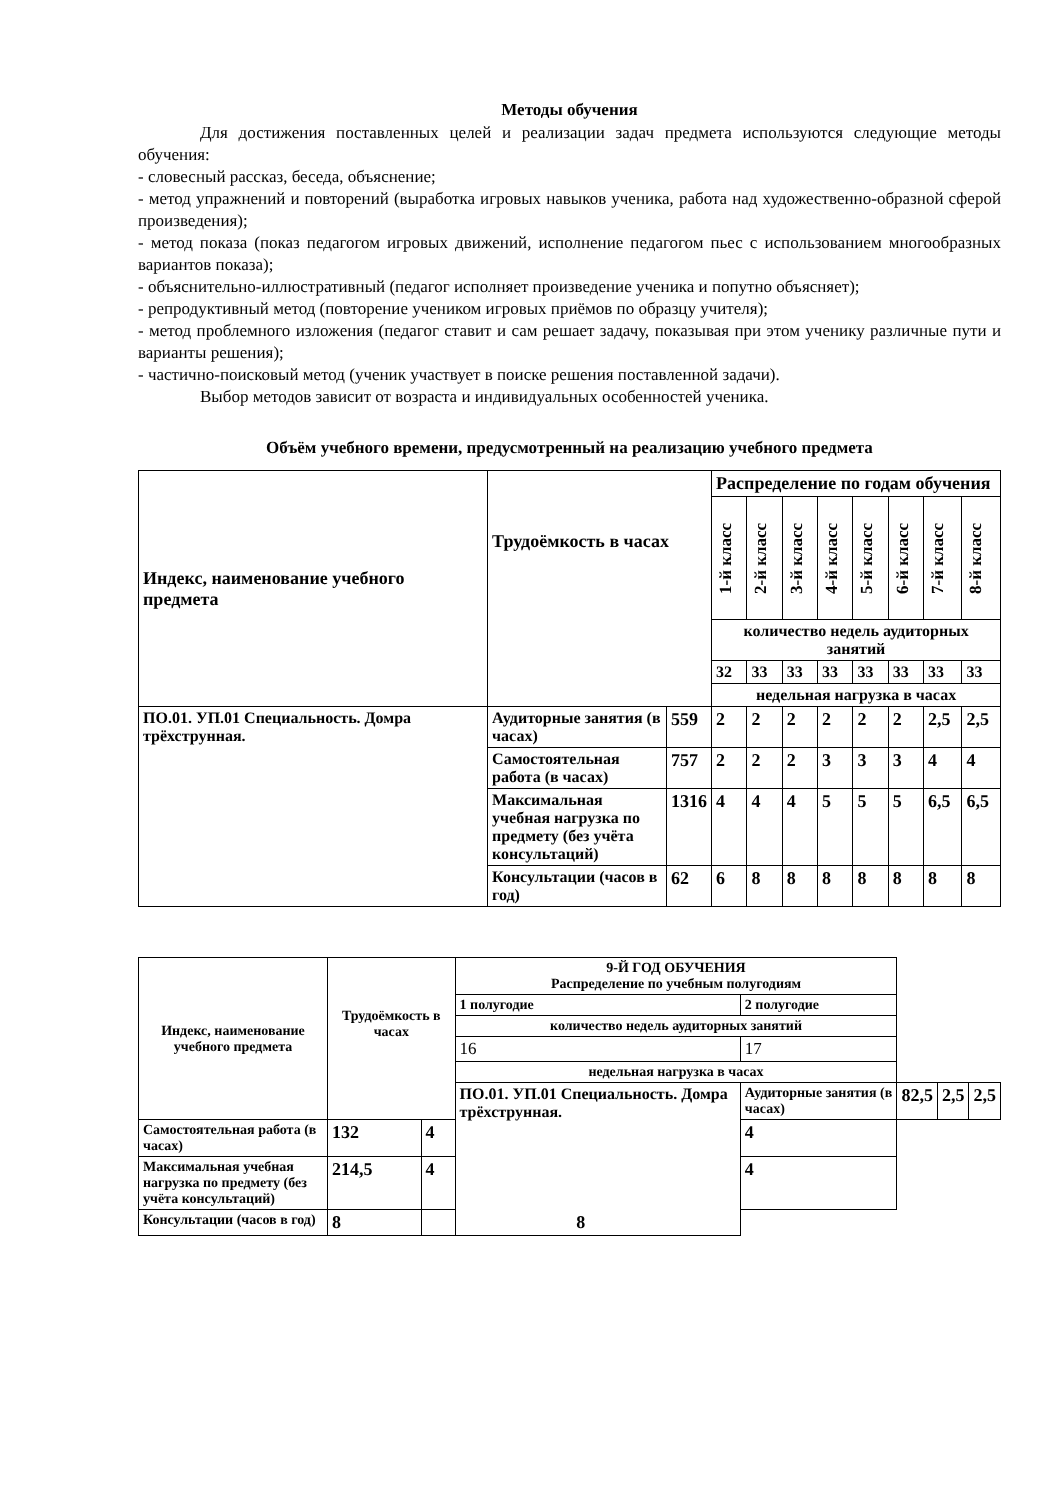Методы обучения
Для достижения поставленных целей и реализации задач предмета используются следующие методы обучения:
- словесный рассказ, беседа, объяснение;
- метод упражнений и повторений (выработка игровых навыков ученика, работа над художественно-образной сферой произведения);
- метод показа (показ педагогом игровых движений, исполнение педагогом пьес с использованием многообразных вариантов показа);
- объяснительно-иллюстративный (педагог исполняет произведение ученика и попутно объясняет);
- репродуктивный метод (повторение учеником игровых приёмов по образцу учителя);
- метод проблемного изложения (педагог ставит и сам решает задачу, показывая при этом ученику различные пути и варианты решения);
- частично-поисковый метод (ученик участвует в поиске решения поставленной задачи).
Выбор методов зависит от возраста и индивидуальных особенностей ученика.
Объём учебного времени, предусмотренный на реализацию учебного предмета
| Индекс, наименование учебного предмета | Трудоёмкость в часах | | Распределение по годам обучения | | | | | | | |
| --- | --- | --- | --- | --- | --- | --- | --- | --- | --- | --- |
| | | | 1-й класс | 2-й класс | 3-й класс | 4-й класс | 5-й класс | 6-й класс | 7-й класс | 8-й класс |
| | | | количество недель аудиторных занятий | | | | | | | |
| | | | 32 | 33 | 33 | 33 | 33 | 33 | 33 | 33 |
| | | | недельная нагрузка в часах | | | | | | | |
| ПО.01. УП.01 Специальность. Домра трёхструнная. | Аудиторные занятия (в часах) | 559 | 2 | 2 | 2 | 2 | 2 | 2 | 2,5 | 2,5 |
| | Самостоятельная работа (в часах) | 757 | 2 | 2 | 2 | 3 | 3 | 3 | 4 | 4 |
| | Максимальная учебная нагрузка по предмету (без учёта консультаций) | 1316 | 4 | 4 | 4 | 5 | 5 | 5 | 6,5 | 6,5 |
| | Консультации (часов в год) | 62 | 6 | 8 | 8 | 8 | 8 | 8 | 8 | 8 |
| Индекс, наименование учебного предмета | Трудоёмкость в часах | | 9-Й ГОД ОБУЧЕНИЯ Распределение по учебным полугодиям | | | | |
| --- | --- | --- | --- | --- | --- | --- | --- |
| | | | 1 полугодие | 2 полугодие | | | |
| | | | количество недель аудиторных занятий | | | | |
| | | | 16 | 17 | | | |
| | | | недельная нагрузка в часах | | | | |
| | | | ПО.01. УП.01 Специальность. Домра трёхструнная. | Аудиторные занятия (в часах) | 82,5 | 2,5 | 2,5 |
| Самостоятельная работа (в часах) | 132 | 4 | | 4 | | | |
| Максимальная учебная нагрузка по предмету (без учёта консультаций) | 214,5 | 4 | | 4 | | | |
| Консультации (часов в год) | 8 | 8 | | | | | |